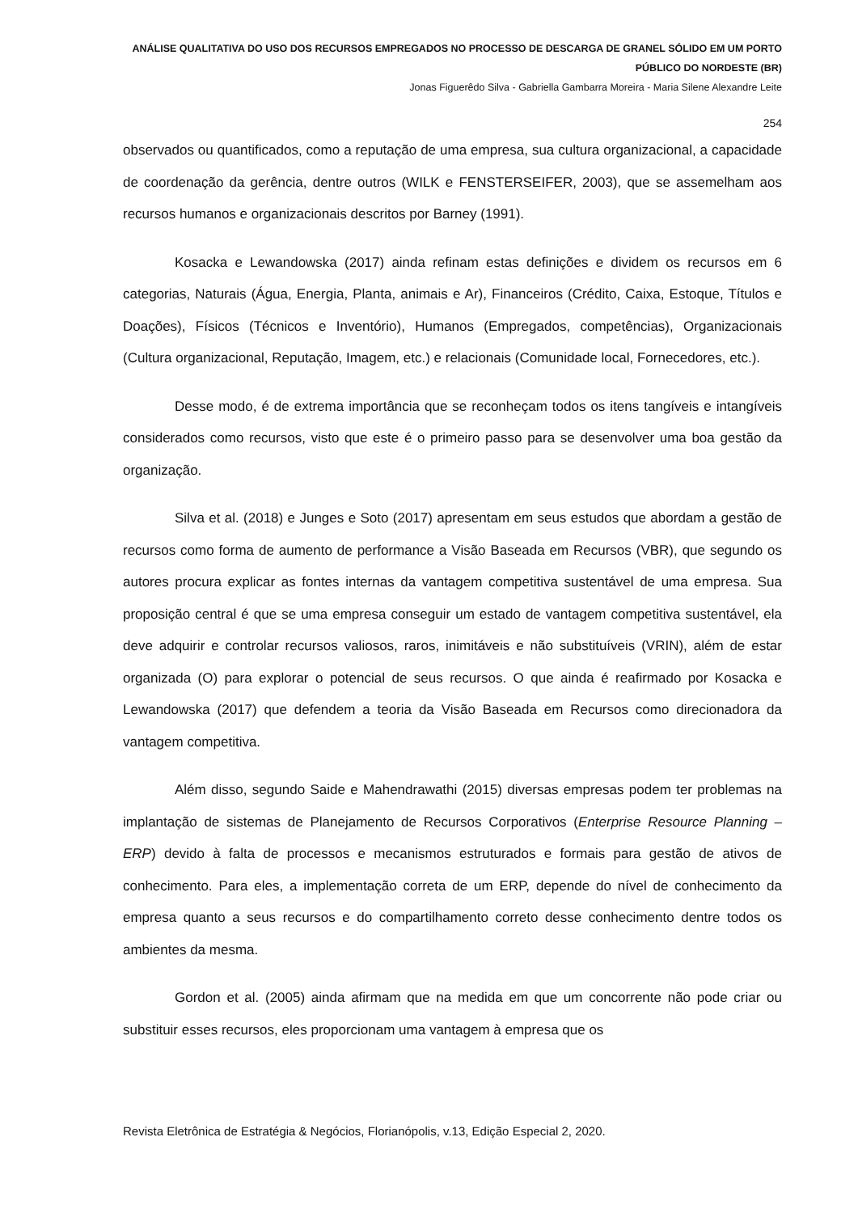ANÁLISE QUALITATIVA DO USO DOS RECURSOS EMPREGADOS NO PROCESSO DE DESCARGA DE GRANEL SÓLIDO EM UM PORTO PÚBLICO DO NORDESTE (BR)
Jonas Figuerêdo Silva - Gabriella Gambarra Moreira - Maria Silene Alexandre Leite
254
observados ou quantificados, como a reputação de uma empresa, sua cultura organizacional, a capacidade de coordenação da gerência, dentre outros (WILK e FENSTERSEIFER, 2003), que se assemelham aos recursos humanos e organizacionais descritos por Barney (1991).
Kosacka e Lewandowska (2017) ainda refinam estas definições e dividem os recursos em 6 categorias, Naturais (Água, Energia, Planta, animais e Ar), Financeiros (Crédito, Caixa, Estoque, Títulos e Doações), Físicos (Técnicos e Inventório), Humanos (Empregados, competências), Organizacionais (Cultura organizacional, Reputação, Imagem, etc.) e relacionais (Comunidade local, Fornecedores, etc.).
Desse modo, é de extrema importância que se reconheçam todos os itens tangíveis e intangíveis considerados como recursos, visto que este é o primeiro passo para se desenvolver uma boa gestão da organização.
Silva et al. (2018) e Junges e Soto (2017) apresentam em seus estudos que abordam a gestão de recursos como forma de aumento de performance a Visão Baseada em Recursos (VBR), que segundo os autores procura explicar as fontes internas da vantagem competitiva sustentável de uma empresa. Sua proposição central é que se uma empresa conseguir um estado de vantagem competitiva sustentável, ela deve adquirir e controlar recursos valiosos, raros, inimitáveis e não substituíveis (VRIN), além de estar organizada (O) para explorar o potencial de seus recursos. O que ainda é reafirmado por Kosacka e Lewandowska (2017) que defendem a teoria da Visão Baseada em Recursos como direcionadora da vantagem competitiva.
Além disso, segundo Saide e Mahendrawathi (2015) diversas empresas podem ter problemas na implantação de sistemas de Planejamento de Recursos Corporativos (Enterprise Resource Planning – ERP) devido à falta de processos e mecanismos estruturados e formais para gestão de ativos de conhecimento. Para eles, a implementação correta de um ERP, depende do nível de conhecimento da empresa quanto a seus recursos e do compartilhamento correto desse conhecimento dentre todos os ambientes da mesma.
Gordon et al. (2005) ainda afirmam que na medida em que um concorrente não pode criar ou substituir esses recursos, eles proporcionam uma vantagem à empresa que os
Revista Eletrônica de Estratégia & Negócios, Florianópolis, v.13, Edição Especial 2, 2020.